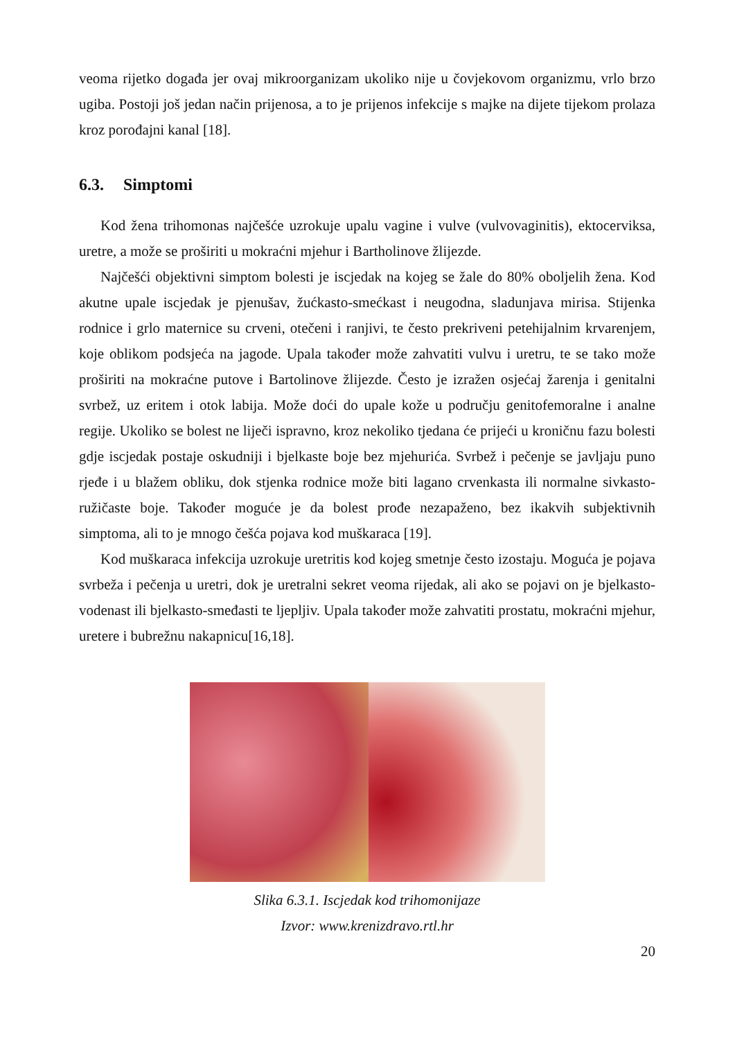veoma rijetko događa jer ovaj mikroorganizam ukoliko nije u čovjekovom organizmu, vrlo brzo ugiba. Postoji još jedan način prijenosa, a to je prijenos infekcije s majke na dijete tijekom prolaza kroz porođajni kanal [18].
6.3. Simptomi
Kod žena trihomonas najčešće uzrokuje upalu vagine i vulve (vulvovaginitis), ektocerviksa, uretre, a može se proširiti u mokraćni mjehur i Bartholinove žlijezde.
Najčešći objektivni simptom bolesti je iscjedak na kojeg se žale do 80% oboljelih žena. Kod akutne upale iscjedak je pjenušav, žućkasto-smećkast i neugodna, sladunjava mirisa. Stijenka rodnice i grlo maternice su crveni, otečeni i ranjivi, te često prekriveni petehijalnim krvarenjem, koje oblikom podsjeća na jagode. Upala također može zahvatiti vulvu i uretru, te se tako može proširiti na mokraćne putove i Bartolinove žlijezde. Često je izražen osjećaj žarenja i genitalni svrbež, uz eritem i otok labija. Može doći do upale kože u području genitofemoralne i analne regije. Ukoliko se bolest ne liječi ispravno, kroz nekoliko tjedana će prijeći u kroničnu fazu bolesti gdje iscjedak postaje oskudniji i bjelkaste boje bez mjehurića. Svrbež i pečenje se javljaju puno rjeđe i u blažem obliku, dok stjenka rodnice može biti lagano crvenkasta ili normalne sivkasto-ružičaste boje. Također moguće je da bolest prođe nezapaženo, bez ikakvih subjektivnih simptoma, ali to je mnogo češća pojava kod muškaraca [19].
Kod muškaraca infekcija uzrokuje uretritis kod kojeg smetnje često izostaju. Moguća je pojava svrbeža i pečenja u uretri, dok je uretralni sekret veoma rijedak, ali ako se pojavi on je bjelkasto-vodenast ili bjelkasto-smeđasti te ljepljiv. Upala također može zahvatiti prostatu, mokraćni mjehur, uretere i bubrežnu nakapnicu[16,18].
Slika 6.3.1. Iscjedak kod trihomonijaze
Izvor: www.krenizdravo.rtl.hr
20